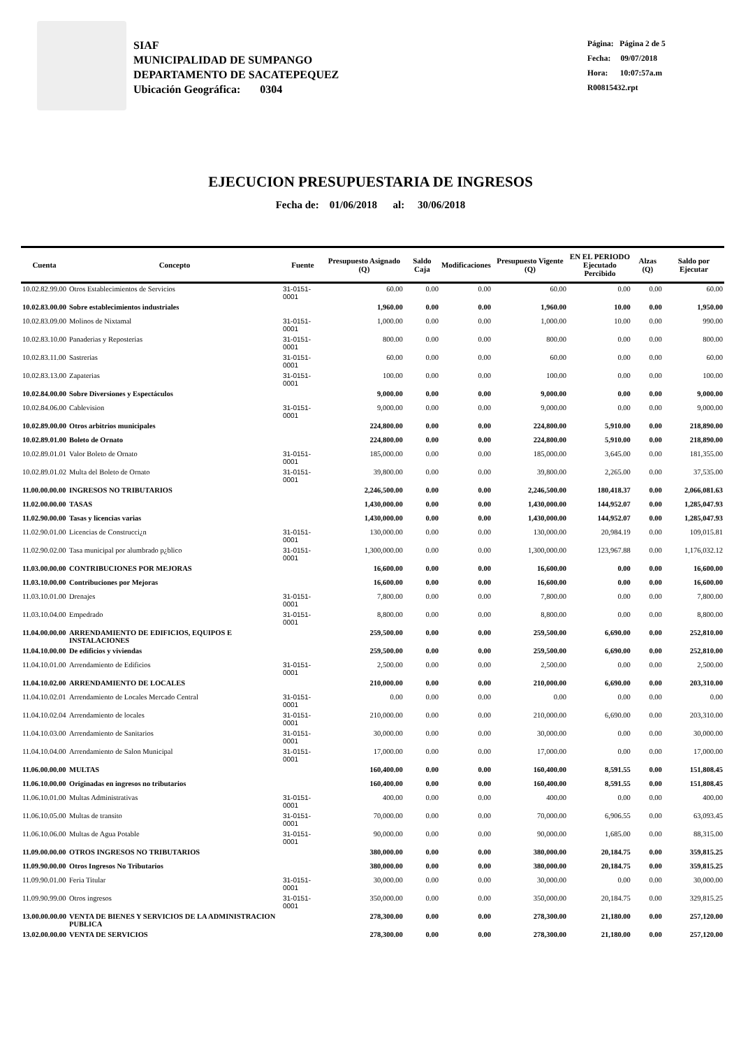SIAF
MUNICIPALIDAD DE SUMPANGO
DEPARTAMENTO DE SACATEPEQUEZ
Ubicación Geográfica: 0304
Página: Página 2 de 5
Fecha: 09/07/2018
Hora: 10:07:57a.m
R00815432.rpt
EJECUCION PRESUPUESTARIA DE INGRESOS
Fecha de: 01/06/2018 al: 30/06/2018
| Cuenta | Concepto | Fuente | Presupuesto Asignado (Q) | Saldo Caja | Modificaciones | Presupuesto Vigente (Q) | EN EL PERIODO Ejecutado Percibido | Alzas (Q) | Saldo por Ejecutar |
| --- | --- | --- | --- | --- | --- | --- | --- | --- | --- |
| 10.02.82.99.00 | Otros Establecimientos de Servicios | 31-0151-0001 | 60.00 | 0.00 | 0.00 | 60.00 | 0.00 | 0.00 | 60.00 |
| 10.02.83.00.00 | Sobre establecimientos industriales | | 1,960.00 | 0.00 | 0.00 | 1,960.00 | 10.00 | 0.00 | 1,950.00 |
| 10.02.83.09.00 | Molinos de Nixtamal | 31-0151-0001 | 1,000.00 | 0.00 | 0.00 | 1,000.00 | 10.00 | 0.00 | 990.00 |
| 10.02.83.10.00 | Panaderias y Reposterias | 31-0151-0001 | 800.00 | 0.00 | 0.00 | 800.00 | 0.00 | 0.00 | 800.00 |
| 10.02.83.11.00 | Sastrerias | 31-0151-0001 | 60.00 | 0.00 | 0.00 | 60.00 | 0.00 | 0.00 | 60.00 |
| 10.02.83.13.00 | Zapaterias | 31-0151-0001 | 100.00 | 0.00 | 0.00 | 100.00 | 0.00 | 0.00 | 100.00 |
| 10.02.84.00.00 | Sobre Diversiones y Espectáculos | | 9,000.00 | 0.00 | 0.00 | 9,000.00 | 0.00 | 0.00 | 9,000.00 |
| 10.02.84.06.00 | Cablevision | 31-0151-0001 | 9,000.00 | 0.00 | 0.00 | 9,000.00 | 0.00 | 0.00 | 9,000.00 |
| 10.02.89.00.00 | Otros arbitrios municipales | | 224,800.00 | 0.00 | 0.00 | 224,800.00 | 5,910.00 | 0.00 | 218,890.00 |
| 10.02.89.01.00 | Boleto de Ornato | | 224,800.00 | 0.00 | 0.00 | 224,800.00 | 5,910.00 | 0.00 | 218,890.00 |
| 10.02.89.01.01 | Valor Boleto de Ornato | 31-0151-0001 | 185,000.00 | 0.00 | 0.00 | 185,000.00 | 3,645.00 | 0.00 | 181,355.00 |
| 10.02.89.01.02 | Multa del Boleto de Ornato | 31-0151-0001 | 39,800.00 | 0.00 | 0.00 | 39,800.00 | 2,265.00 | 0.00 | 37,535.00 |
| 11.00.00.00.00 | INGRESOS NO TRIBUTARIOS | | 2,246,500.00 | 0.00 | 0.00 | 2,246,500.00 | 180,418.37 | 0.00 | 2,066,081.63 |
| 11.02.00.00.00 | TASAS | | 1,430,000.00 | 0.00 | 0.00 | 1,430,000.00 | 144,952.07 | 0.00 | 1,285,047.93 |
| 11.02.90.00.00 | Tasas y licencias varias | | 1,430,000.00 | 0.00 | 0.00 | 1,430,000.00 | 144,952.07 | 0.00 | 1,285,047.93 |
| 11.02.90.01.00 | Licencias de Construcci¿n | 31-0151-0001 | 130,000.00 | 0.00 | 0.00 | 130,000.00 | 20,984.19 | 0.00 | 109,015.81 |
| 11.02.90.02.00 | Tasa municipal por alumbrado p¿blico | 31-0151-0001 | 1,300,000.00 | 0.00 | 0.00 | 1,300,000.00 | 123,967.88 | 0.00 | 1,176,032.12 |
| 11.03.00.00.00 | CONTRIBUCIONES POR MEJORAS | | 16,600.00 | 0.00 | 0.00 | 16,600.00 | 0.00 | 0.00 | 16,600.00 |
| 11.03.10.00.00 | Contribuciones por Mejoras | | 16,600.00 | 0.00 | 0.00 | 16,600.00 | 0.00 | 0.00 | 16,600.00 |
| 11.03.10.01.00 | Drenajes | 31-0151-0001 | 7,800.00 | 0.00 | 0.00 | 7,800.00 | 0.00 | 0.00 | 7,800.00 |
| 11.03.10.04.00 | Empedrado | 31-0151-0001 | 8,800.00 | 0.00 | 0.00 | 8,800.00 | 0.00 | 0.00 | 8,800.00 |
| 11.04.00.00.00 | ARRENDAMIENTO DE EDIFICIOS, EQUIPOS E INSTALACIONES | | 259,500.00 | 0.00 | 0.00 | 259,500.00 | 6,690.00 | 0.00 | 252,810.00 |
| 11.04.10.00.00 | De edificios y viviendas | | 259,500.00 | 0.00 | 0.00 | 259,500.00 | 6,690.00 | 0.00 | 252,810.00 |
| 11.04.10.01.00 | Arrendamiento de Edificios | 31-0151-0001 | 2,500.00 | 0.00 | 0.00 | 2,500.00 | 0.00 | 0.00 | 2,500.00 |
| 11.04.10.02.00 | ARRENDAMIENTO DE LOCALES | | 210,000.00 | 0.00 | 0.00 | 210,000.00 | 6,690.00 | 0.00 | 203,310.00 |
| 11.04.10.02.01 | Arrendamiento de Locales Mercado Central | 31-0151-0001 | 0.00 | 0.00 | 0.00 | 0.00 | 0.00 | 0.00 | 0.00 |
| 11.04.10.02.04 | Arrendamiento de locales | 31-0151-0001 | 210,000.00 | 0.00 | 0.00 | 210,000.00 | 6,690.00 | 0.00 | 203,310.00 |
| 11.04.10.03.00 | Arrendamiento de Sanitarios | 31-0151-0001 | 30,000.00 | 0.00 | 0.00 | 30,000.00 | 0.00 | 0.00 | 30,000.00 |
| 11.04.10.04.00 | Arrendamiento de Salon Municipal | 31-0151-0001 | 17,000.00 | 0.00 | 0.00 | 17,000.00 | 0.00 | 0.00 | 17,000.00 |
| 11.06.00.00.00 | MULTAS | | 160,400.00 | 0.00 | 0.00 | 160,400.00 | 8,591.55 | 0.00 | 151,808.45 |
| 11.06.10.00.00 | Originadas en ingresos no tributarios | | 160,400.00 | 0.00 | 0.00 | 160,400.00 | 8,591.55 | 0.00 | 151,808.45 |
| 11.06.10.01.00 | Multas Administrativas | 31-0151-0001 | 400.00 | 0.00 | 0.00 | 400.00 | 0.00 | 0.00 | 400.00 |
| 11.06.10.05.00 | Multas de transito | 31-0151-0001 | 70,000.00 | 0.00 | 0.00 | 70,000.00 | 6,906.55 | 0.00 | 63,093.45 |
| 11.06.10.06.00 | Multas de Agua Potable | 31-0151-0001 | 90,000.00 | 0.00 | 0.00 | 90,000.00 | 1,685.00 | 0.00 | 88,315.00 |
| 11.09.00.00.00 | OTROS INGRESOS NO TRIBUTARIOS | | 380,000.00 | 0.00 | 0.00 | 380,000.00 | 20,184.75 | 0.00 | 359,815.25 |
| 11.09.90.00.00 | Otros Ingresos No Tributarios | | 380,000.00 | 0.00 | 0.00 | 380,000.00 | 20,184.75 | 0.00 | 359,815.25 |
| 11.09.90.01.00 | Feria Titular | 31-0151-0001 | 30,000.00 | 0.00 | 0.00 | 30,000.00 | 0.00 | 0.00 | 30,000.00 |
| 11.09.90.99.00 | Otros ingresos | 31-0151-0001 | 350,000.00 | 0.00 | 0.00 | 350,000.00 | 20,184.75 | 0.00 | 329,815.25 |
| 13.00.00.00.00 | VENTA DE BIENES Y SERVICIOS DE LA ADMINISTRACION PUBLICA | | 278,300.00 | 0.00 | 0.00 | 278,300.00 | 21,180.00 | 0.00 | 257,120.00 |
| 13.02.00.00.00 | VENTA DE SERVICIOS | | 278,300.00 | 0.00 | 0.00 | 278,300.00 | 21,180.00 | 0.00 | 257,120.00 |